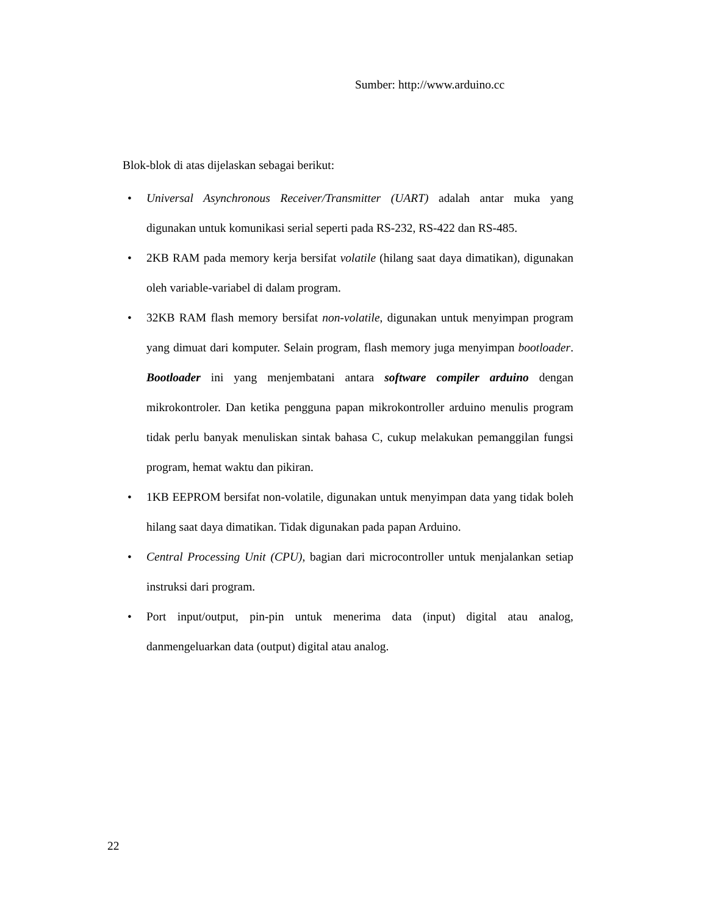Sumber: http://www.arduino.cc
Blok-blok di atas dijelaskan sebagai berikut:
• Universal Asynchronous Receiver/Transmitter (UART) adalah antar muka yang digunakan untuk komunikasi serial seperti pada RS-232, RS-422 dan RS-485.
• 2KB RAM pada memory kerja bersifat volatile (hilang saat daya dimatikan), digunakan oleh variable-variabel di dalam program.
• 32KB RAM flash memory bersifat non-volatile, digunakan untuk menyimpan program yang dimuat dari komputer. Selain program, flash memory juga menyimpan bootloader. Bootloader ini yang menjembatani antara software compiler arduino dengan mikrokontroler. Dan ketika pengguna papan mikrokontroller arduino menulis program tidak perlu banyak menuliskan sintak bahasa C, cukup melakukan pemanggilan fungsi program, hemat waktu dan pikiran.
• 1KB EEPROM bersifat non-volatile, digunakan untuk menyimpan data yang tidak boleh hilang saat daya dimatikan. Tidak digunakan pada papan Arduino.
• Central Processing Unit (CPU), bagian dari microcontroller untuk menjalankan setiap instruksi dari program.
• Port input/output, pin-pin untuk menerima data (input) digital atau analog, danmengeluarkan data (output) digital atau analog.
22